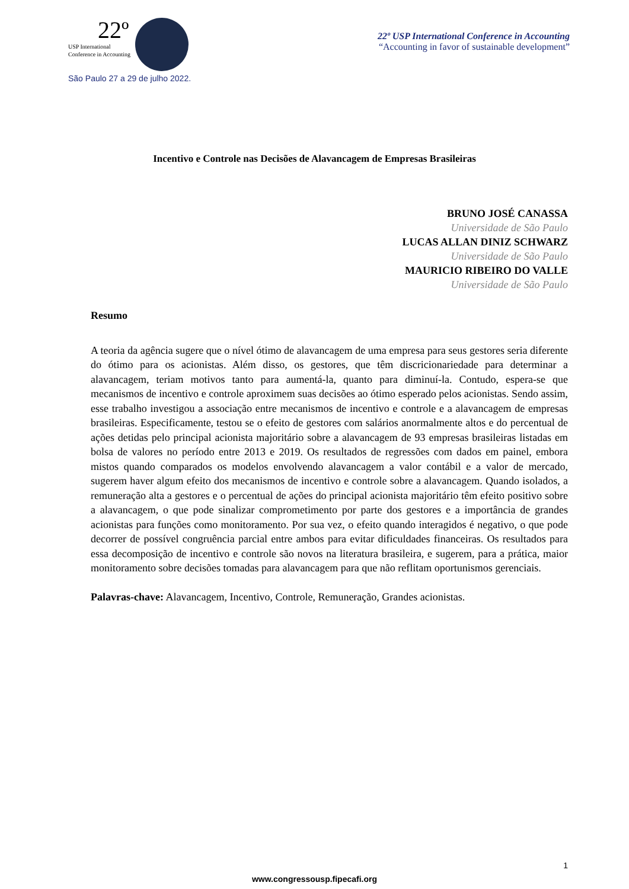22º
USP International
Conference in Accounting
São Paulo 27 a 29 de julho 2022.
22º USP International Conference in Accounting
“Accounting in favor of sustainable development”
Incentivo e Controle nas Decisões de Alavancagem de Empresas Brasileiras
BRUNO JOSÉ CANASSA
Universidade de São Paulo
LUCAS ALLAN DINIZ SCHWARZ
Universidade de São Paulo
MAURICIO RIBEIRO DO VALLE
Universidade de São Paulo
Resumo
A teoria da agência sugere que o nível ótimo de alavancagem de uma empresa para seus gestores seria diferente do ótimo para os acionistas. Além disso, os gestores, que têm discricionariedade para determinar a alavancagem, teriam motivos tanto para aumentá-la, quanto para diminuí-la. Contudo, espera-se que mecanismos de incentivo e controle aproximem suas decisões ao ótimo esperado pelos acionistas. Sendo assim, esse trabalho investigou a associação entre mecanismos de incentivo e controle e a alavancagem de empresas brasileiras. Especificamente, testou se o efeito de gestores com salários anormalmente altos e do percentual de ações detidas pelo principal acionista majoritário sobre a alavancagem de 93 empresas brasileiras listadas em bolsa de valores no período entre 2013 e 2019. Os resultados de regressões com dados em painel, embora mistos quando comparados os modelos envolvendo alavancagem a valor contábil e a valor de mercado, sugerem haver algum efeito dos mecanismos de incentivo e controle sobre a alavancagem. Quando isolados, a remuneração alta a gestores e o percentual de ações do principal acionista majoritário têm efeito positivo sobre a alavancagem, o que pode sinalizar comprometimento por parte dos gestores e a importância de grandes acionistas para funções como monitoramento. Por sua vez, o efeito quando interagidos é negativo, o que pode decorrer de possível congruência parcial entre ambos para evitar dificuldades financeiras. Os resultados para essa decomposição de incentivo e controle são novos na literatura brasileira, e sugerem, para a prática, maior monitoramento sobre decisões tomadas para alavancagem para que não reflitam oportunismos gerenciais.
Palavras-chave: Alavancagem, Incentivo, Controle, Remuneração, Grandes acionistas.
1
www.congressousp.fipecafi.org